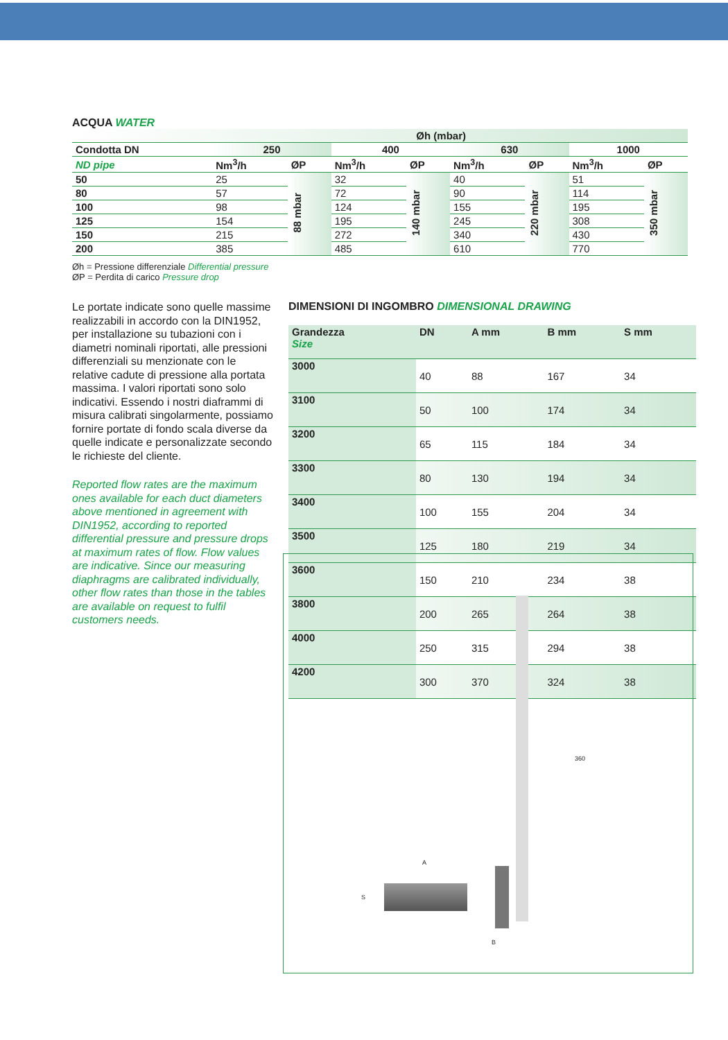ACQUA WATER
| Øh (mbar) | | | | | | | | |
| --- | --- | --- | --- | --- | --- | --- | --- | --- |
| Condotta DN | 250 | | 400 | | 630 | | 1000 | |
| ND pipe | Nm<sup>3</sup>/h | ØP | Nm<sup>3</sup>/h | ØP | Nm<sup>3</sup>/h | ØP | Nm<sup>3</sup>/h | ØP |
| 50 | 25 | 88 mbar | 32 | 140 mbar | 40 | 220 mbar | 51 | 350 mbar |
| 80 | 57 | | 72 | | 90 | | 114 | |
| 100 | 98 | | 124 | | 155 | | 195 | |
| 125 | 154 | | 195 | | 245 | | 308 | |
| 150 | 215 | | 272 | | 340 | | 430 | |
| 200 | 385 | | 485 | | 610 | | 770 | |
Øh = Pressione differenziale Differential pressure
ØP = Perdita di carico Pressure drop
Le portate indicate sono quelle massime realizzabili in accordo con la DIN1952, per installazione su tubazioni con i diametri nominali riportati, alle pressioni differenziali su menzionate con le relative cadute di pressione alla portata massima. I valori riportati sono solo indicativi. Essendo i nostri diaframmi di misura calibrati singolarmente, possiamo fornire portate di fondo scala diverse da quelle indicate e personalizzate secondo le richieste del cliente.
Reported flow rates are the maximum ones available for each duct diameters above mentioned in agreement with DIN1952, according to reported differential pressure and pressure drops at maximum rates of flow. Flow values are indicative. Since our measuring diaphragms are calibrated individually, other flow rates than those in the tables are available on request to fulfil customers needs.
DIMENSIONI DI INGOMBRO DIMENSIONAL DRAWING
| Grandezza Size | DN | A mm | B mm | S mm |
| --- | --- | --- | --- | --- |
| 3000 | 40 | 88 | 167 | 34 |
| 3100 | 50 | 100 | 174 | 34 |
| 3200 | 65 | 115 | 184 | 34 |
| 3300 | 80 | 130 | 194 | 34 |
| 3400 | 100 | 155 | 204 | 34 |
| 3500 | 125 | 180 | 219 | 34 |
| 3600 | 150 | 210 | 234 | 38 |
| 3800 | 200 | 265 | 264 | 38 |
| 4000 | 250 | 315 | 294 | 38 |
| 4200 | 300 | 370 | 324 | 38 |
A
B
S
360